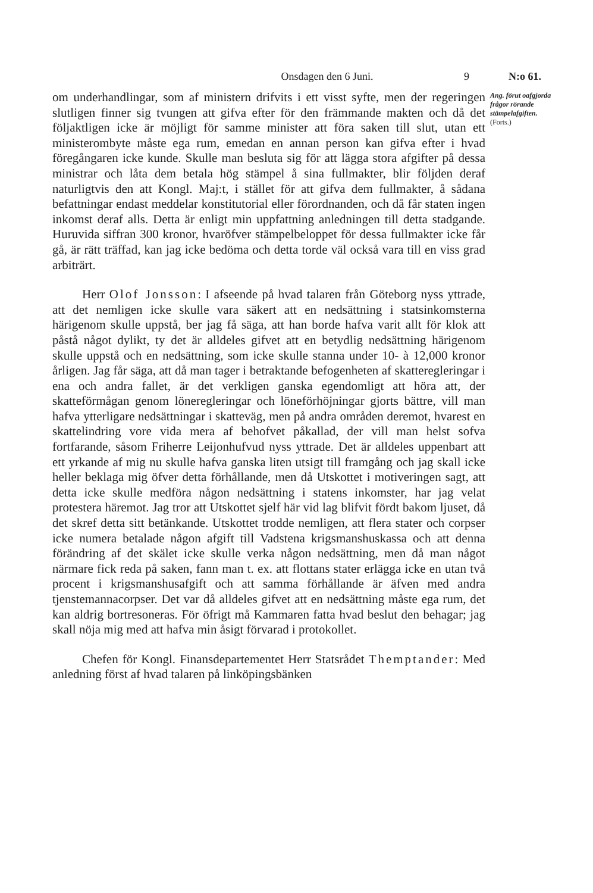Onsdagen den 6 Juni. 9 N:o 61.
om underhandlingar, som af ministern drifvits i ett visst syfte, men der regeringen slutligen finner sig tvungen att gifva efter för den främmande makten och då det följaktligen icke är möjligt för samme minister att föra saken till slut, utan ett ministerombyte måste ega rum, emedan en annan person kan gifva efter i hvad föregångaren icke kunde. Skulle man besluta sig för att lägga stora afgifter på dessa ministrar och låta dem betala hög stämpel å sina fullmakter, blir följden deraf naturligtvis den att Kongl. Maj:t, i stället för att gifva dem fullmakter, å sådana befattningar endast meddelar konstitutorial eller förordnanden, och då får staten ingen inkomst deraf alls. Detta är enligt min uppfattning anledningen till detta stadgande. Huruvida siffran 300 kronor, hvaröfver stämpelbeloppet för dessa fullmakter icke får gå, är rätt träffad, kan jag icke bedöma och detta torde väl också vara till en viss grad arbiträrt.
Herr Olof Jonsson: I afseende på hvad talaren från Göteborg nyss yttrade, att det nemligen icke skulle vara säkert att en nedsättning i statsinkomsterna härigenom skulle uppstå, ber jag få säga, att han borde hafva varit allt för klok att påstå något dylikt, ty det är alldeles gifvet att en betydlig nedsättning härigenom skulle uppstå och en nedsättning, som icke skulle stanna under 10- à 12,000 kronor årligen. Jag får säga, att då man tager i betraktande befogenheten af skatteregleringar i ena och andra fallet, är det verkligen ganska egendomligt att höra att, der skatteförmågan genom löneregleringar och löneförhöjningar gjorts bättre, vill man hafva ytterligare nedsättningar i skatteväg, men på andra områden deremot, hvarest en skattelindring vore vida mera af behofvet påkallad, der vill man helst sofva fortfarande, såsom Friherre Leijonhufvud nyss yttrade. Det är alldeles uppenbart att ett yrkande af mig nu skulle hafva ganska liten utsigt till framgång och jag skall icke heller beklaga mig öfver detta förhållande, men då Utskottet i motiveringen sagt, att detta icke skulle medföra någon nedsättning i statens inkomster, har jag velat protestera häremot. Jag tror att Utskottet sjelf här vid lag blifvit fördt bakom ljuset, då det skref detta sitt betänkande. Utskottet trodde nemligen, att flera stater och corpser icke numera betalade någon afgift till Vadstena krigsmanshuskassa och att denna förändring af det skälet icke skulle verka någon nedsättning, men då man något närmare fick reda på saken, fann man t. ex. att flottans stater erlägga icke en utan två procent i krigsmanshusafgift och att samma förhållande är äfven med andra tjenstemannacorpser. Det var då alldeles gifvet att en nedsättning måste ega rum, det kan aldrig bortresoneras. För öfrigt må Kammaren fatta hvad beslut den behagar; jag skall nöja mig med att hafva min åsigt förvarad i protokollet.
Chefen för Kongl. Finansdepartementet Herr Statsrådet Themptander: Med anledning först af hvad talaren på linköpingsbänken
Ang. förut oafgjorda frågor rörande stämpelafgiften.
(Forts.)